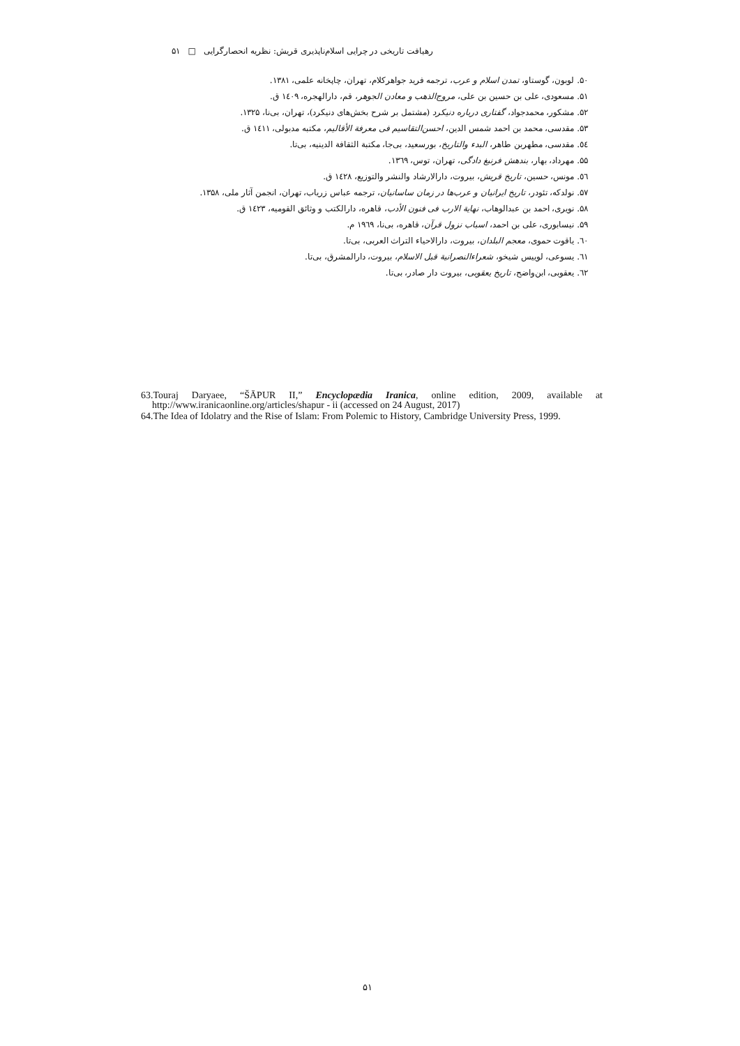رهیافت تاریخی در چرایی اسلام‌ناپذیری قریش: نظریه انحصارگرایی □ ۵۱
۵۰. لوبون، گوستاو، تمدن اسلام و عرب، ترجمه فرید جواهرکلام، تهران، چاپخانه علمی، ۱۳۸۱.
۵۱. مسعودی، علی بن حسین بن علی، مروج‌الذهب و معادن الجوهر، قم، دارالهجره، ۱٤۰۹ ق.
۵۲. مشکور، محمدجواد، گفتاری درباره دنیکرد (مشتمل بر شرح بخش‌های دنیکرد)، تهران، بی‌نا، ۱۳۲۵.
۵۳. مقدسی، محمد بن احمد شمس الدین، احسن‌التقاسیم فی معرفة الأقالیم، مکتبه مدبولی، ۱٤۱۱ ق.
٥٤. مقدسی، مطهربن طاهر، البدء والتاریخ، بورسعید، بی‌جا، مکتبة الثقافة الدینیه، بی‌تا.
۵۵. مهرداد، بهار، بندهش فرنبغ دادگی، تهران، توس، ۱۳٦۹.
٥٦. مونس، حسین، تاریخ قریش، بیروت، دارالارشاد والنشر والتوزیع، ۱٤۲۸ ق.
۵۷. نولدکه، تئودر، تاریخ ایرانیان و عرب‌ها در زمان ساسانیان، ترجمه عباس زریاب، تهران، انجمن آثار ملی، ۱۳۵۸.
۵۸. نویری، احمد بن عبدالوهاب، نهایة الارب فی فنون الأدب، قاهره، دارالکتب و وثائق القومیه، ۱٤۲۳ ق.
۵۹. نیسابوری، علی بن احمد، اسباب نزول قرآن، قاهره، بی‌نا، ۱۹٦۹ م.
٦۰. یاقوت حموی، معجم البلدان، بیروت، دارالاحیاء التراث العربی، بی‌تا.
٦۱. یسوعی، لوییس شیخو، شعراءالنصرانیة قبل الاسلام، بیروت، دارالمشرق، بی‌تا.
٦۲. یعقوبی، ابن‌واضح، تاریخ یعقوبی، بیروت دار صادر، بی‌تا.
63.Touraj Daryaee, “ŠĀPUR II,” Encyclopædia Iranica, online edition, 2009, available at http://www.iranicaonline.org/articles/shapur - ii (accessed on 24 August, 2017)
64.The Idea of Idolatry and the Rise of Islam: From Polemic to History, Cambridge University Press, 1999.
۵۱